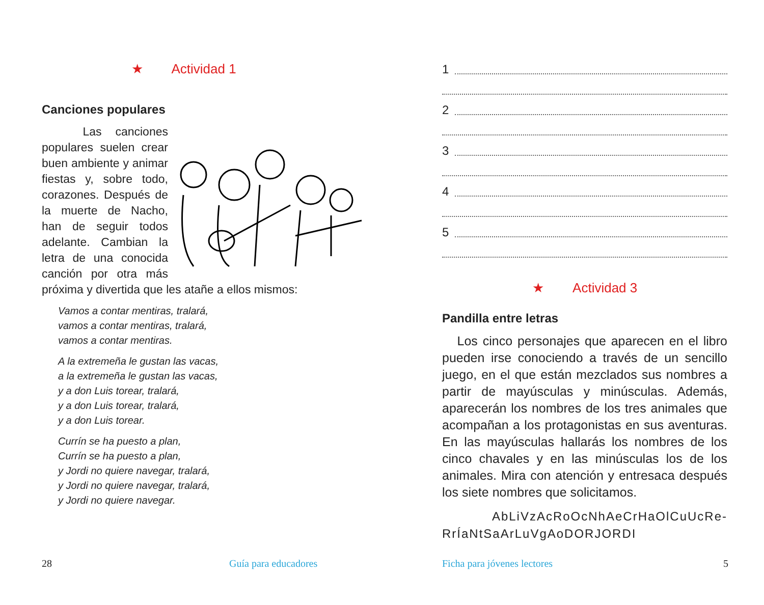★ Actividad 1
Canciones populares
Las canciones populares suelen crear buen ambiente y animar fiestas y, sobre todo, corazones. Después de la muerte de Nacho, han de seguir todos adelante. Cambian la letra de una conocida canción por otra más próxima y divertida que les atañe a ellos mismos:
Vamos a contar mentiras, tralará,
vamos a contar mentiras, tralará,
vamos a contar mentiras.
A la extremeña le gustan las vacas,
a la extremeña le gustan las vacas,
y a don Luis torear, tralará,
y a don Luis torear, tralará,
y a don Luis torear.
Currín se ha puesto a plan,
Currín se ha puesto a plan,
y Jordi no quiere navegar, tralará,
y Jordi no quiere navegar, tralará,
y Jordi no quiere navegar.
28 Guía para educadores
1
2
3
4
5
★ Actividad 3
Pandilla entre letras
Los cinco personajes que aparecen en el libro pueden irse conociendo a través de un sencillo juego, en el que están mezclados sus nombres a partir de mayúsculas y minúsculas. Además, aparecerán los nombres de los tres animales que acompañan a los protagonistas en sus aventuras. En las mayúsculas hallarás los nombres de los cinco chavales y en las minúsculas los de los animales. Mira con atención y entresaca después los siete nombres que solicitamos.
AbLiVzAcRoOcNhAeCrHaOlCuUcRe-RrÍaNtSaArLuVgAoDORJORDI
Ficha para jóvenes lectores 5